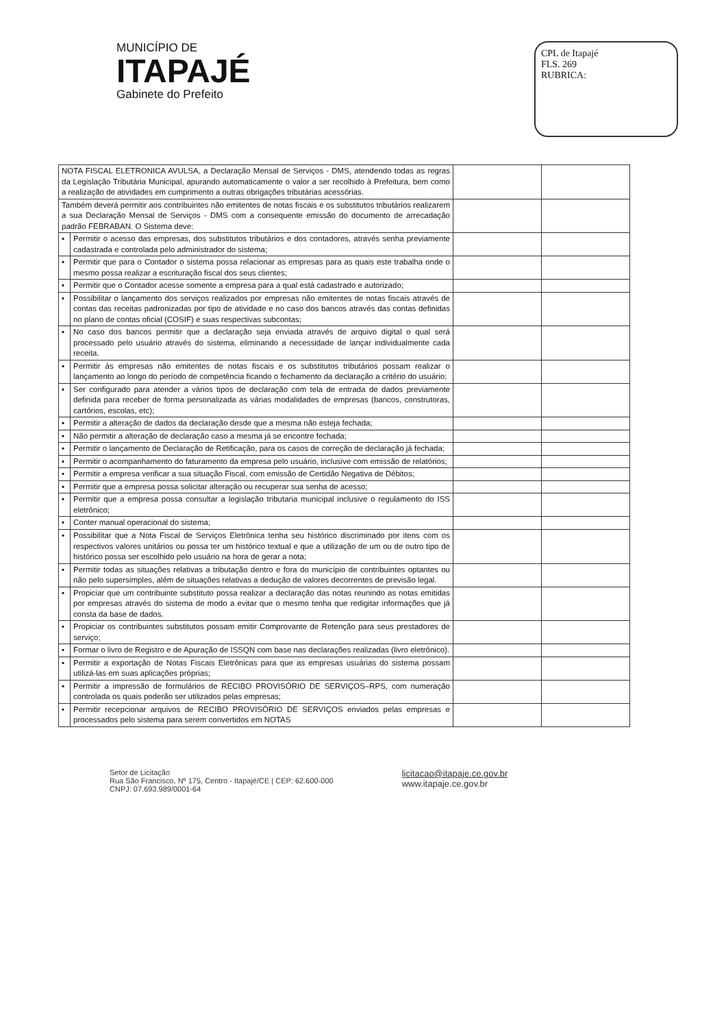MUNICÍPIO DE
ITAPAJÉ
Gabinete do Prefeito
CPL de Itapajé
FLS. 269
RUBRICA:
| NOTA FISCAL ELETRONICA AVULSA, a Declaração Mensal de Serviços - DMS, atendendo todas as regras da Legislação Tributária Municipal, apurando automaticamente o valor a ser recolhido à Prefeitura, bem como a realização de atividades em cumprimento a outras obrigações tributárias acessórias. | | | |
| Também deverá permitir aos contribuintes não emitentes de notas fiscais e os substitutos tributários realizarem a sua Declaração Mensal de Serviços - DMS com a consequente emissão do documento de arrecadação padrão FEBRABAN. O Sistema deve: | | | |
| ▪ | Permitir o acesso das empresas, dos substitutos tributários e dos contadores, através senha previamente cadastrada e controlada pelo administrador do sistema; | | |
| ▪ | Permitir que para o Contador o sistema possa relacionar as empresas para as quais este trabalha onde o mesmo possa realizar a escrituração fiscal dos seus clientes; | | |
| ▪ | Permitir que o Contador acesse somente a empresa para a qual está cadastrado e autorizado; | | |
| ▪ | Possibilitar o lançamento dos serviços realizados por empresas não emitentes de notas fiscais através de contas das receitas padronizadas por tipo de atividade e no caso dos bancos através das contas definidas no plano de contas oficial (COSIF) e suas respectivas subcontas; | | |
| ▪ | No caso dos bancos permitir que a declaração seja enviada através de arquivo digital o qual será processado pelo usuário através do sistema, eliminando a necessidade de lançar individualmente cada receita. | | |
| ▪ | Permitir às empresas não emitentes de notas fiscais e os substitutos tributários possam realizar o lançamento ao longo do período de competência ficando o fechamento da declaração a critério do usuário; | | |
| ▪ | Ser configurado para atender a vários tipos de declaração com tela de entrada de dados previamente definida para receber de forma personalizada as várias modalidades de empresas (bancos, construtoras, cartórios, escolas, etc); | | |
| ▪ | Permitir a alteração de dados da declaração desde que a mesma não esteja fechada; | | |
| ▪ | Não permitir a alteração de declaração caso a mesma já se encontre fechada; | | |
| ▪ | Permitir o lançamento de Declaração de Retificação, para os casos de correção de declaração já fechada; | | |
| ▪ | Permitir o acompanhamento do faturamento da empresa pelo usuário, inclusive com emissão de relatórios; | | |
| ▪ | Permitir a empresa verificar a sua situação Fiscal, com emissão de Certidão Negativa de Débitos; | | |
| ▪ | Permitir que a empresa possa solicitar alteração ou recuperar sua senha de acesso; | | |
| ▪ | Permitir que a empresa possa consultar a legislação tributaria municipal inclusive o regulamento do ISS eletrônico; | | |
| ▪ | Conter manual operacional do sistema; | | |
| ▪ | Possibilitar que a Nota Fiscal de Serviços Eletrônica tenha seu histórico discriminado por itens com os respectivos valores unitários ou possa ter um histórico textual e que a utilização de um ou de outro tipo de histórico possa ser escolhido pelo usuário na hora de gerar a nota; | | |
| ▪ | Permitir todas as situações relativas a tributação dentro e fora do município de contribuintes optantes ou não pelo supersimples, além de situações relativas a dedução de valores decorrentes de previsão legal. | | |
| ▪ | Propiciar que um contribuinte substituto possa realizar a declaração das notas reunindo as notas emitidas por empresas através do sistema de modo a evitar que o mesmo tenha que redigitar informações que já consta da base de dados. | | |
| ▪ | Propiciar os contribuintes substitutos possam emitir Comprovante de Retenção para seus prestadores de serviço; | | |
| ▪ | Formar o livro de Registro e de Apuração de ISSQN com base nas declarações realizadas (livro eletrônico). | | |
| ▪ | Permitir a exportação de Notas Fiscais Eletrônicas para que as empresas usuárias do sistema possam utilizá-las em suas aplicações próprias; | | |
| ▪ | Permitir a impressão de formulários de RECIBO PROVISÓRIO DE SERVIÇOS–RPS, com numeração controlada os quais poderão ser utilizados pelas empresas; | | |
| ▪ | Permitir recepcionar arquivos de RECIBO PROVISÓRIO DE SERVIÇOS enviados pelas empresas e processados pelo sistema para serem convertidos em NOTAS | | |
Setor de Licitação
Rua São Francisco, Nº 175, Centro - Itapajé/CE | CEP: 62.600-000
CNPJ: 07.693.989/0001-64
licitacao@itapaje.ce.gov.br
www.itapaje.ce.gov.br